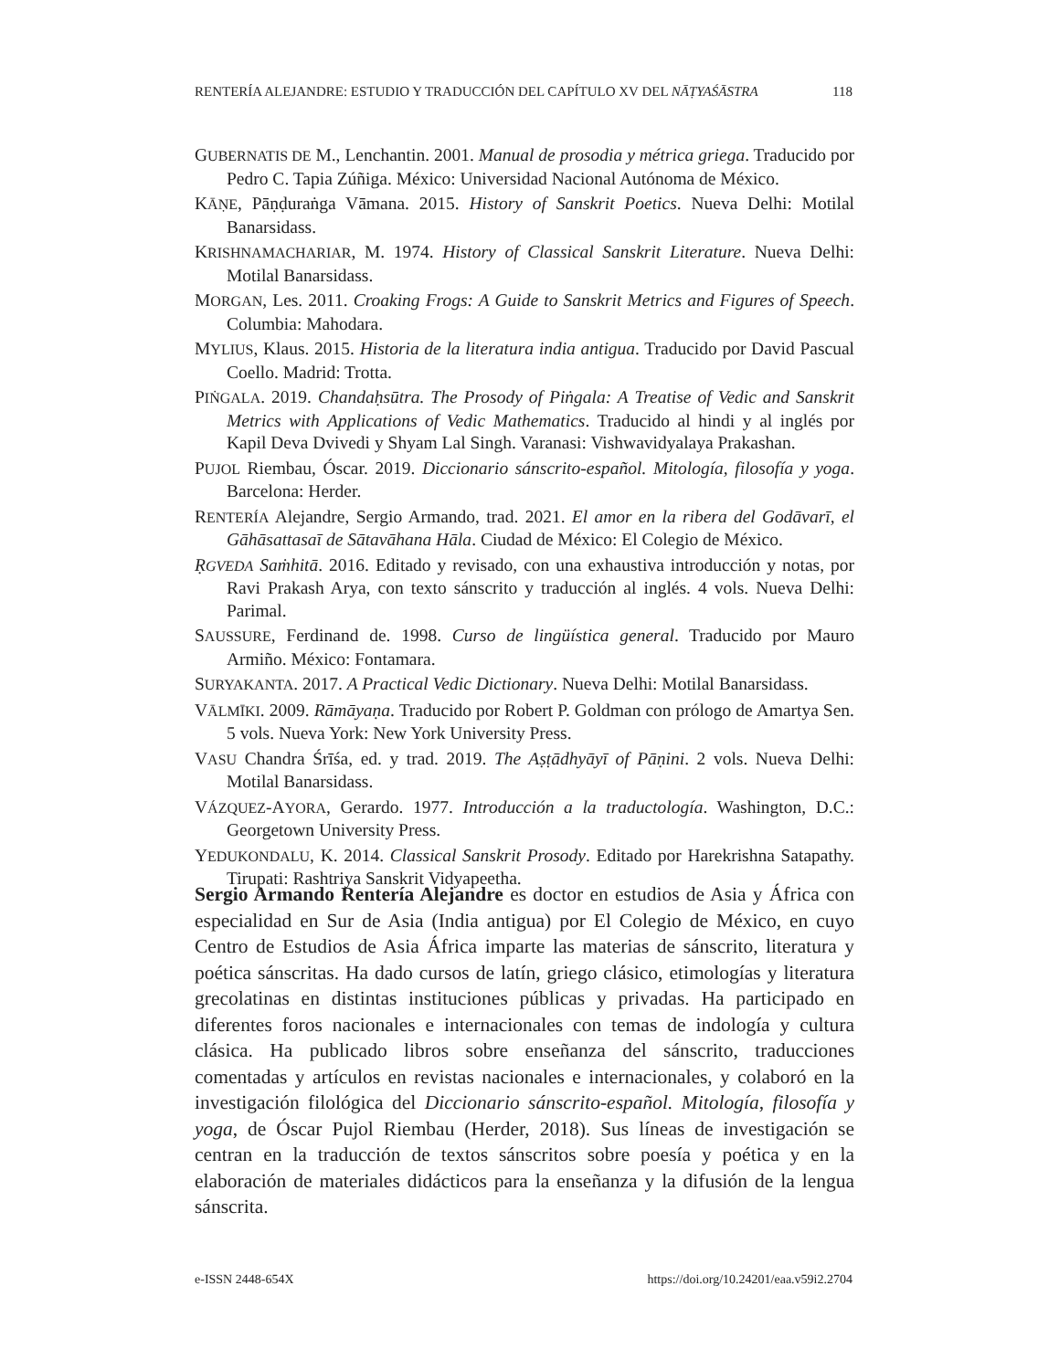RENTERÍA ALEJANDRE: ESTUDIO Y TRADUCCIÓN DEL CAPÍTULO XV DEL NĀṬYAŚĀSTRA 118
GUBERNATIS DE M., Lenchantin. 2001. Manual de prosodia y métrica griega. Traducido por Pedro C. Tapia Zúñiga. México: Universidad Nacional Autónoma de México.
KĀṆE, Pāṇḍuraṅga Vāmana. 2015. History of Sanskrit Poetics. Nueva Delhi: Motilal Banarsidass.
KRISHNAMACHARIAR, M. 1974. History of Classical Sanskrit Literature. Nueva Delhi: Motilal Banarsidass.
MORGAN, Les. 2011. Croaking Frogs: A Guide to Sanskrit Metrics and Figures of Speech. Columbia: Mahodara.
MYLIUS, Klaus. 2015. Historia de la literatura india antigua. Traducido por David Pascual Coello. Madrid: Trotta.
PIṄGALA. 2019. Chandaḥsūtra. The Prosody of Piṅgala: A Treatise of Vedic and Sanskrit Metrics with Applications of Vedic Mathematics. Traducido al hindi y al inglés por Kapil Deva Dvivedi y Shyam Lal Singh. Varanasi: Vishwavidyalaya Prakashan.
PUJOL Riembau, Óscar. 2019. Diccionario sánscrito-español. Mitología, filosofía y yoga. Barcelona: Herder.
RENTERÍA Alejandre, Sergio Armando, trad. 2021. El amor en la ribera del Godāvarī, el Gāhāsattasaī de Sātavāhana Hāla. Ciudad de México: El Colegio de México.
ṚGVEDA Saṁhitā. 2016. Editado y revisado, con una exhaustiva introducción y notas, por Ravi Prakash Arya, con texto sánscrito y traducción al inglés. 4 vols. Nueva Delhi: Parimal.
SAUSSURE, Ferdinand de. 1998. Curso de lingüística general. Traducido por Mauro Armiño. México: Fontamara.
SURYAKANTA. 2017. A Practical Vedic Dictionary. Nueva Delhi: Motilal Banarsidass.
VĀLMĪKI. 2009. Rāmāyaṇa. Traducido por Robert P. Goldman con prólogo de Amartya Sen. 5 vols. Nueva York: New York University Press.
VASU Chandra Śrīśa, ed. y trad. 2019. The Aṣṭādhyāyī of Pāṇini. 2 vols. Nueva Delhi: Motilal Banarsidass.
VÁZQUEZ-AYORA, Gerardo. 1977. Introducción a la traductología. Washington, D.C.: Georgetown University Press.
YEDUKONDALU, K. 2014. Classical Sanskrit Prosody. Editado por Harekrishna Satapathy. Tirupati: Rashtriya Sanskrit Vidyapeetha.
Sergio Armando Rentería Alejandre es doctor en estudios de Asia y África con especialidad en Sur de Asia (India antigua) por El Colegio de México, en cuyo Centro de Estudios de Asia África imparte las materias de sánscrito, literatura y poética sánscritas. Ha dado cursos de latín, griego clásico, etimologías y literatura grecolatinas en distintas instituciones públicas y privadas. Ha participado en diferentes foros nacionales e internacionales con temas de indología y cultura clásica. Ha publicado libros sobre enseñanza del sánscrito, traducciones comentadas y artículos en revistas nacionales e internacionales, y colaboró en la investigación filológica del Diccionario sánscrito-español. Mitología, filosofía y yoga, de Óscar Pujol Riembau (Herder, 2018). Sus líneas de investigación se centran en la traducción de textos sánscritos sobre poesía y poética y en la elaboración de materiales didácticos para la enseñanza y la difusión de la lengua sánscrita.
e-ISSN 2448-654X https://doi.org/10.24201/eaa.v59i2.2704